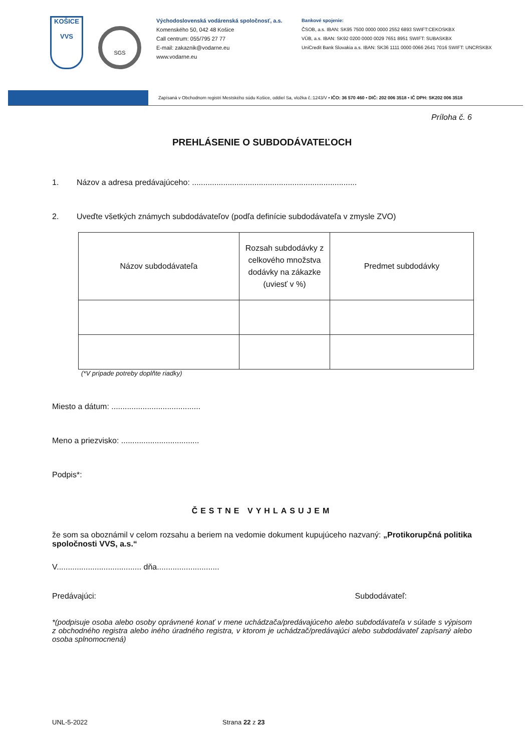KOŠICE
VVS
SGS
Východoslovenská vodárenská spoločnosť, a.s.
Komenského 50, 042 48 Košice
Call centrum: 055/795 27 77
E-mail: zakaznik@vodarne.eu
www.vodarne.eu
Bankové spojenie:
ČSOB, a.s. IBAN: SK95 7500 0000 0000 2552 6893 SWIFT:CEKOSKBX
VÚB, a.s. IBAN: SK92 0200 0000 0029 7651 8951 SWIFT: SUBASKBX
UniCredit Bank Slovakia a.s. IBAN: SK36 1111 0000 0066 2641 7016 SWIFT: UNCRSKBX
Zapísaná v Obchodnom registri Mestského súdu Košice, oddiel Sa, vložka č.:1243/V • IČO: 36 570 460 • DIČ: 202 006 3518 • IČ DPH: SK202 006 3518
Príloha č. 6
PREHLÁSENIE O SUBDODÁVATEĽOCH
1. Názov a adresa predávajúceho: ..........................................................................
2. Uveďte všetkých známych subdodávateľov (podľa definície subdodávateľa v zmysle ZVO)
| Názov subdodávateľa | Rozsah subdodávky z celkového množstva dodávky na zákazke (uviesť v %) | Predmet subdodávky |
| --- | --- | --- |
(*V prípade potreby doplňte riadky)
Miesto a dátum: ........................................
Meno a priezvisko: ...................................
Podpis*:
ČESTNE VYHLASUJEM
že som sa oboznámil v celom rozsahu a beriem na vedomie dokument kupujúceho nazvaný: „Protikorupčná politika spoločnosti VVS, a.s.“
V...................................... dňa............................
Predávajúci: Subdodávateľ:
*(podpisuje osoba alebo osoby oprávnené konať v mene uchádzača/predávajúceho alebo subdodávateľa v súlade s výpisom z obchodného registra alebo iného úradného registra, v ktorom je uchádzač/predávajúci alebo subdodávateľ zapísaný alebo osoba splnomocnená)
UNL-5-2022 Strana 22 z 23